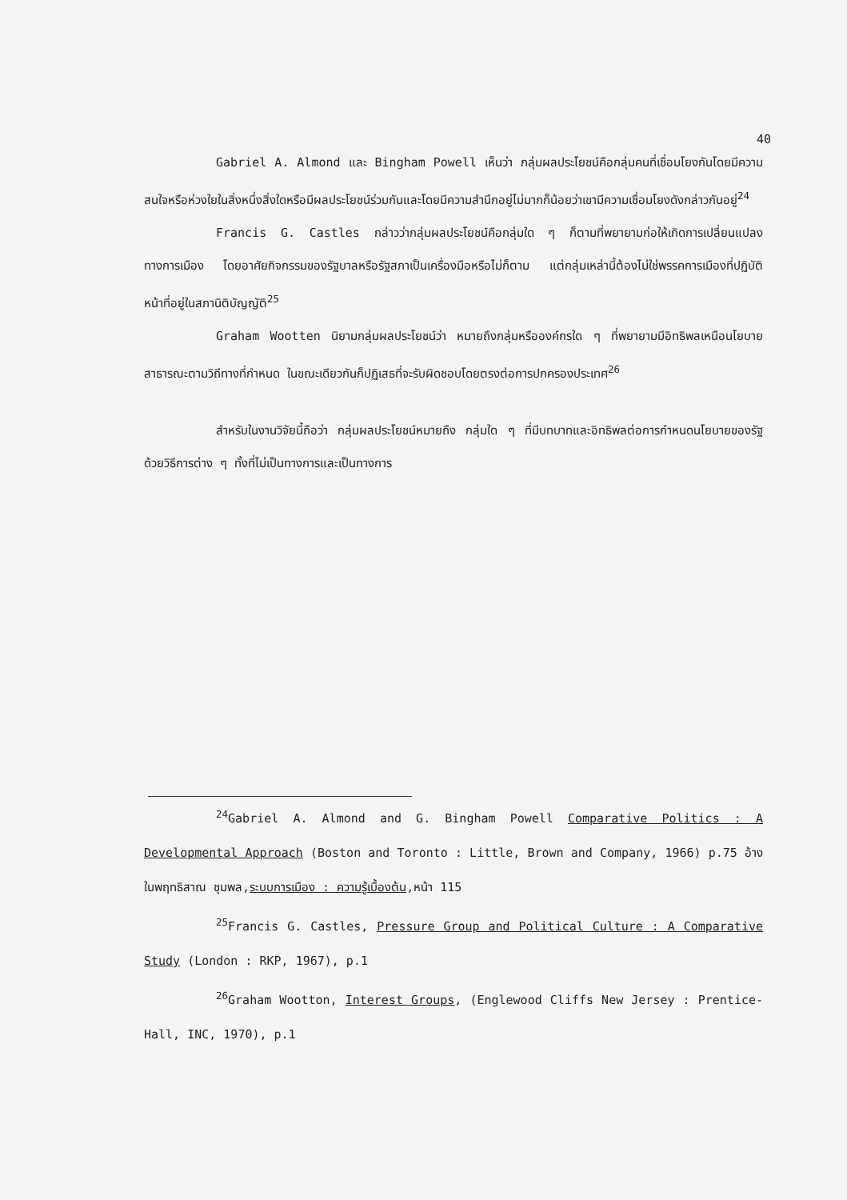40
Gabriel A. Almond และ Bingham Powell เห็นว่า กลุ่มผลประโยชน์คือกลุ่มคนที่เชื่อมโยงกันโดยมีความสนใจหรือห่วงใยในสิ่งหนึ่งสิ่งใดหรือมีผลประโยชน์ร่วมกันและโดยมีความสำนึกอยู่ไม่มากก็น้อยว่าเขามีความเชื่อมโยงดังกล่าวกันอยู่<sup>24</sup>
Francis G. Castles กล่าวว่ากลุ่มผลประโยชน์คือกลุ่มใด ๆ ก็ตามที่พยายามก่อให้เกิดการเปลี่ยนแปลงทางการเมือง โดยอาศัยกิจกรรมของรัฐบาลหรือรัฐสภาเป็นเครื่องมือหรือไม่ก็ตาม แต่กลุ่มเหล่านี้ต้องไม่ใช่พรรคการเมืองที่ปฏิบัติหน้าที่อยู่ในสภานิติบัญญัติ<sup>25</sup>
Graham Wootten นิยามกลุ่มผลประโยชน์ว่า หมายถึงกลุ่มหรือองค์กรใด ๆ ที่พยายามมีอิทธิพลเหนือนโยบายสาธารณะตามวิถีทางที่กำหนด ในขณะเดียวกันก็ปฏิเสธที่จะรับผิดชอบโดยตรงต่อการปกครองประเทศ<sup>26</sup>
สำหรับในงานวิจัยนี้ถือว่า กลุ่มผลประโยชน์หมายถึง กลุ่มใด ๆ ที่มีบทบาทและอิทธิพลต่อการกำหนดนโยบายของรัฐด้วยวิธีการต่าง ๆ ทั้งที่ไม่เป็นทางการและเป็นทางการ
<sup>24</sup> Gabriel A. Almond and G. Bingham Powell Comparative Politics : A Developmental Approach (Boston and Toronto : Little, Brown and Company, 1966) p.75 อ้างในพฤทธิสาณ ชุมพล,ระบบการเมือง : ความรู้เบื้องต้น,หน้า 115
<sup>25</sup> Francis G. Castles, Pressure Group and Political Culture : A Comparative Study (London : RKP, 1967), p.1
<sup>26</sup> Graham Wootton, Interest Groups, (Englewood Cliffs New Jersey : Prentice-Hall, INC, 1970), p.1